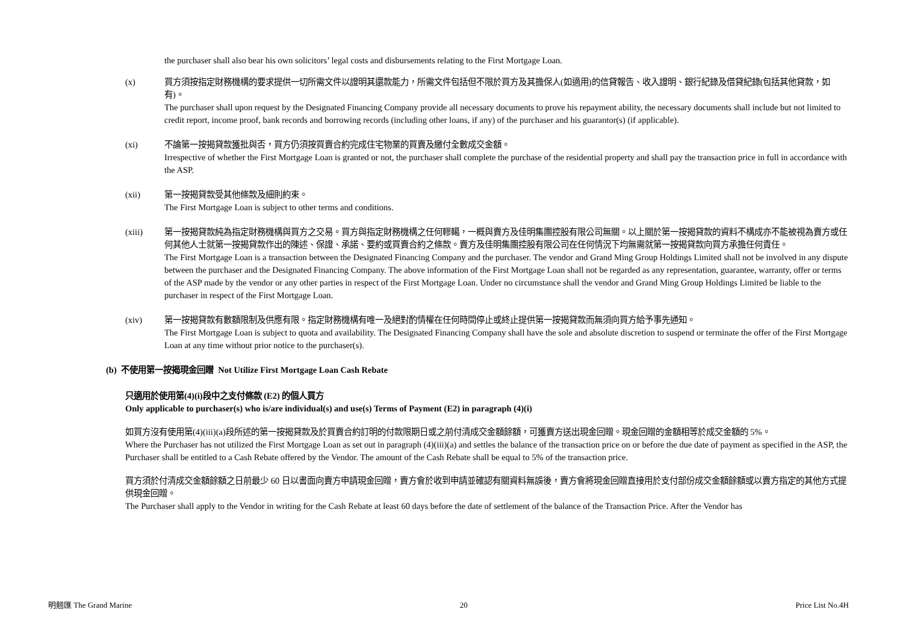the purchaser shall also bear his own solicitors’ legal costs and disbursements relating to the First Mortgage Loan.
(x) 買方須按指定財務機構的要求提供一切所需文件以證明其還款能力，所需文件包括但不限於買方及其擔保人(如適用)的信貸報告、收入證明、銀行紀錄及借貸紀錄(包括其他貸款，如有)。
The purchaser shall upon request by the Designated Financing Company provide all necessary documents to prove his repayment ability, the necessary documents shall include but not limited to credit report, income proof, bank records and borrowing records (including other loans, if any) of the purchaser and his guarantor(s) (if applicable).
(xi) 不論第一按揭貸款獲批與否，買方仍須按買賣合約完成住宅物業的買賣及繳付全數成交金額。
Irrespective of whether the First Mortgage Loan is granted or not, the purchaser shall complete the purchase of the residential property and shall pay the transaction price in full in accordance with the ASP.
(xii) 第一按揭貸款受其他條款及細則約束。
The First Mortgage Loan is subject to other terms and conditions.
(xiii) 第一按揭貸款純為指定財務機構與買方之交易。買方與指定財務機構之任何轇轕，一概與賣方及佳明集團控股有限公司無關。以上關於第一按揭貸款的資料不構成亦不能被視為賣方或任何其他人士就第一按揭貸款作出的陳述、保證、承諾、要約或買賣合約之條款。賣方及佳明集團控股有限公司在任何情況下均無需就第一按揭貸款向買方承擔任何責任。
The First Mortgage Loan is a transaction between the Designated Financing Company and the purchaser. The vendor and Grand Ming Group Holdings Limited shall not be involved in any dispute between the purchaser and the Designated Financing Company. The above information of the First Mortgage Loan shall not be regarded as any representation, guarantee, warranty, offer or terms of the ASP made by the vendor or any other parties in respect of the First Mortgage Loan. Under no circumstance shall the vendor and Grand Ming Group Holdings Limited be liable to the purchaser in respect of the First Mortgage Loan.
(xiv) 第一按揭貸款有數額限制及供應有限。指定財務機構有唯一及絕對酌情權在任何時間停止或終止提供第一按揭貸款而無須向買方給予事先通知。
The First Mortgage Loan is subject to quota and availability. The Designated Financing Company shall have the sole and absolute discretion to suspend or terminate the offer of the First Mortgage Loan at any time without prior notice to the purchaser(s).
(b) 不使用第一按揭現金回贈 Not Utilize First Mortgage Loan Cash Rebate
只適用於使用第(4)(i)段中之支付條款 (E2) 的個人買方
Only applicable to purchaser(s) who is/are individual(s) and use(s) Terms of Payment (E2) in paragraph (4)(i)
如買方沒有使用第(4)(iii)(a)段所述的第一按揭貸款及於買賣合約訂明的付款限期日或之前付清成交金額餘額，可獲賣方送出現金回贈。現金回贈的金額相等於成交金額的 5%。
Where the Purchaser has not utilized the First Mortgage Loan as set out in paragraph (4)(iii)(a) and settles the balance of the transaction price on or before the due date of payment as specified in the ASP, the Purchaser shall be entitled to a Cash Rebate offered by the Vendor. The amount of the Cash Rebate shall be equal to 5% of the transaction price.
買方須於付清成交金額餘額之日前最少 60 日以書面向賣方申請現金回贈，賣方會於收到申請並確認有關資料無誤後，賣方會將現金回贈直接用於支付部份成交金額餘額或以賣方指定的其他方式提供現金回贈。
The Purchaser shall apply to the Vendor in writing for the Cash Rebate at least 60 days before the date of settlement of the balance of the Transaction Price. After the Vendor has
明翹匯 The Grand Marine 20 Price List No.4H